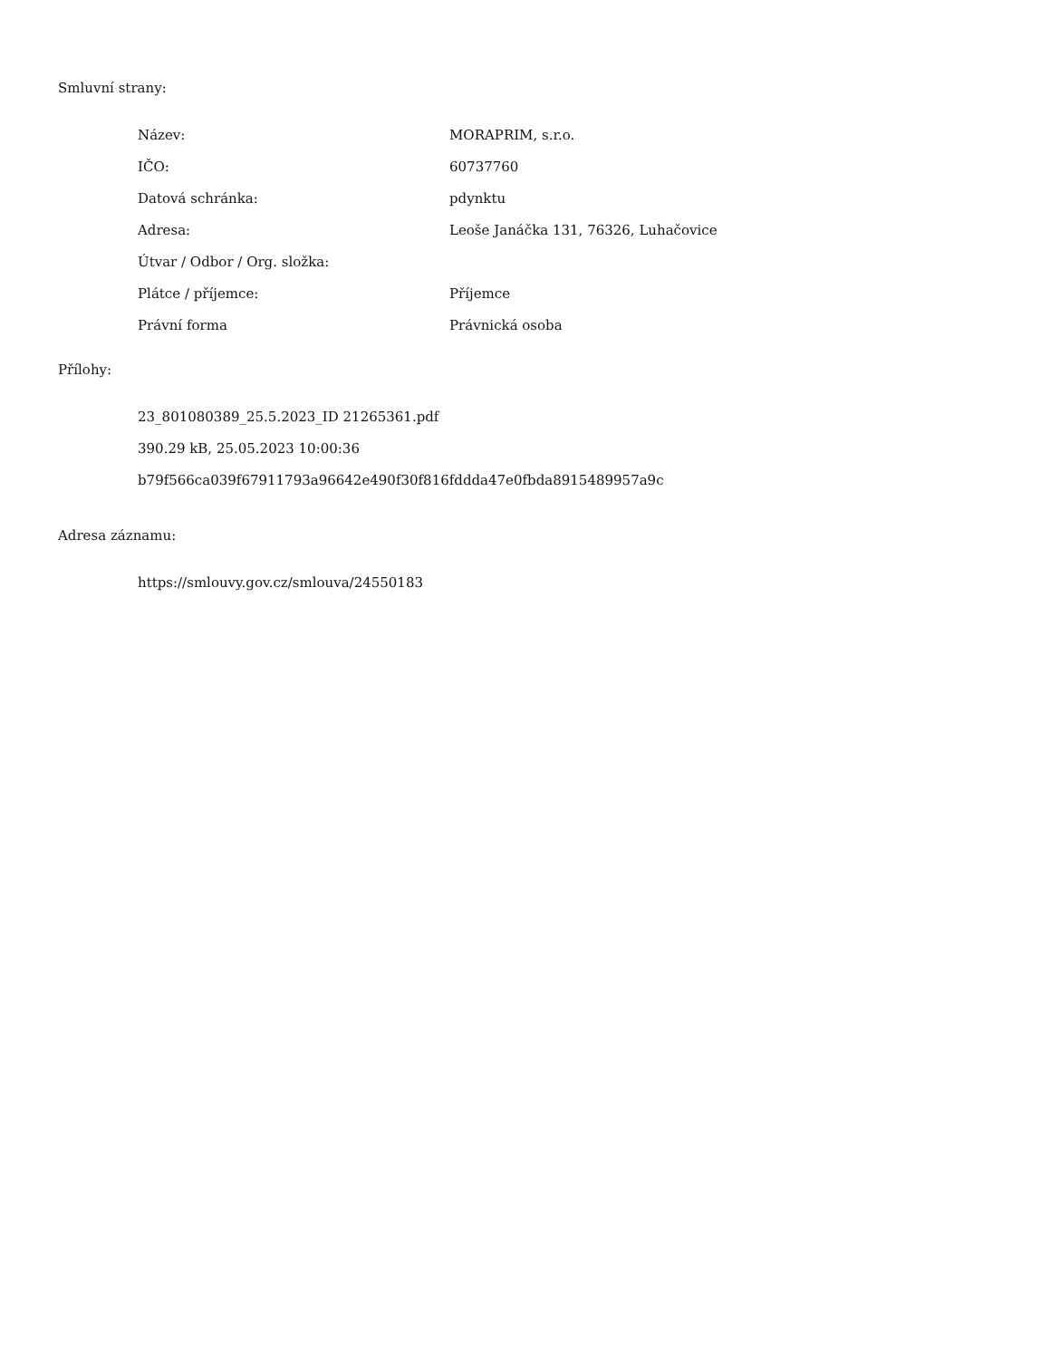Smluvní strany:
| Název: | MORAPRIM, s.r.o. |
| IČO: | 60737760 |
| Datová schránka: | pdynktu |
| Adresa: | Leoše Janáčka 131, 76326, Luhačovice |
| Útvar / Odbor / Org. složka: | |
| Plátce / příjemce: | Příjemce |
| Právní forma | Právnická osoba |
Přílohy:
23_801080389_25.5.2023_ID 21265361.pdf
390.29 kB, 25.05.2023 10:00:36
b79f566ca039f67911793a96642e490f30f816fddda47e0fbda8915489957a9c
Adresa záznamu:
https://smlouvy.gov.cz/smlouva/24550183